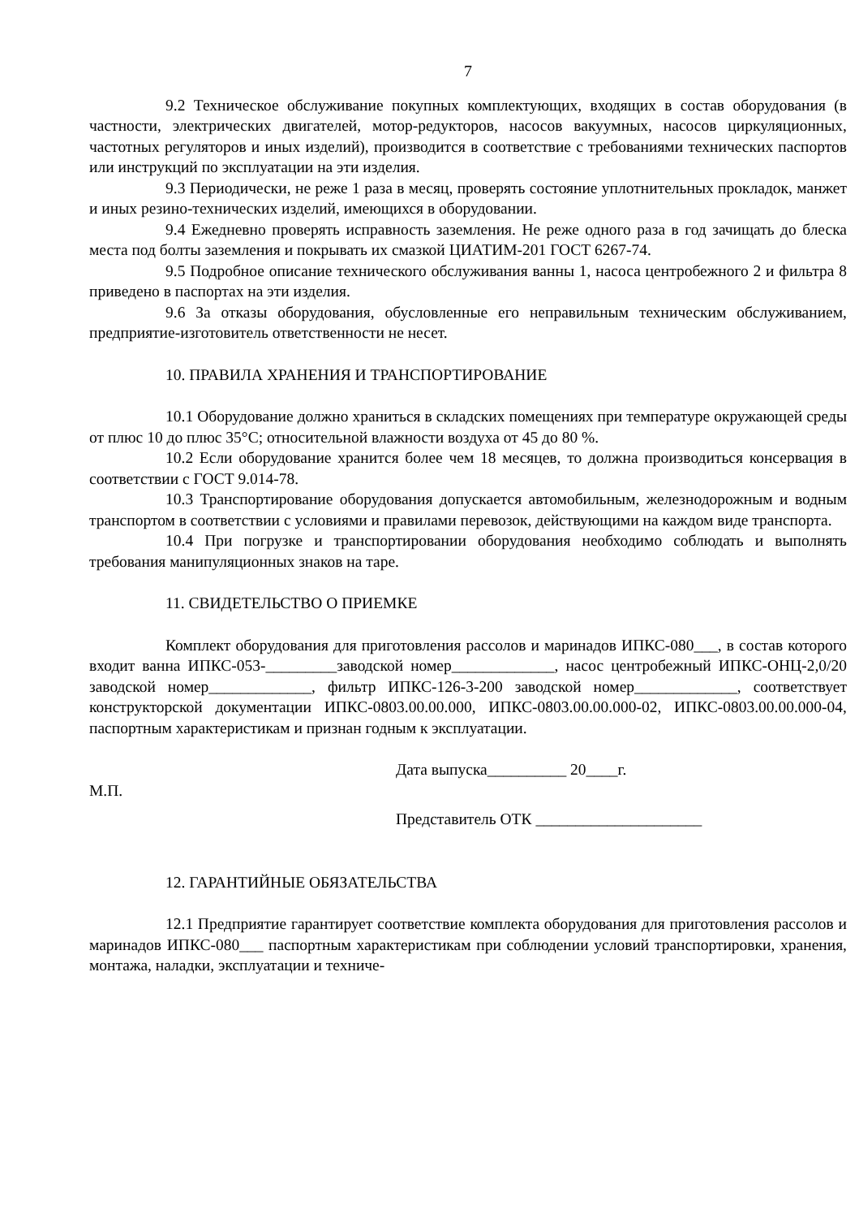7
9.2 Техническое обслуживание покупных комплектующих, входящих в состав оборудования (в частности, электрических двигателей, мотор-редукторов, насосов вакуумных, насосов циркуляционных, частотных регуляторов и иных изделий), производится в соответствие с требованиями технических паспортов или инструкций по эксплуатации на эти изделия.
9.3 Периодически, не реже 1 раза в месяц, проверять состояние уплотнительных прокладок, манжет и иных резино-технических изделий, имеющихся в оборудовании.
9.4 Ежедневно проверять исправность заземления. Не реже одного раза в год зачищать до блеска места под болты заземления и покрывать их смазкой ЦИАТИМ-201 ГОСТ 6267-74.
9.5 Подробное описание технического обслуживания ванны 1, насоса центробежного 2 и фильтра 8 приведено в паспортах на эти изделия.
9.6 За отказы оборудования, обусловленные его неправильным техническим обслуживанием, предприятие-изготовитель ответственности не несет.
10. ПРАВИЛА ХРАНЕНИЯ И ТРАНСПОРТИРОВАНИЕ
10.1 Оборудование должно храниться в складских помещениях при температуре окружающей среды от плюс 10 до плюс 35°С; относительной влажности воздуха от 45 до 80 %.
10.2 Если оборудование хранится более чем 18 месяцев, то должна производиться консервация в соответствии с ГОСТ 9.014-78.
10.3 Транспортирование оборудования допускается автомобильным, железнодорожным и водным транспортом в соответствии с условиями и правилами перевозок, действующими на каждом виде транспорта.
10.4 При погрузке и транспортировании оборудования необходимо соблюдать и выполнять требования манипуляционных знаков на таре.
11. СВИДЕТЕЛЬСТВО О ПРИЕМКЕ
Комплект оборудования для приготовления рассолов и маринадов ИПКС-080___, в состав которого входит ванна ИПКС-053-_________заводской номер_____________, насос центробежный ИПКС-ОНЦ-2,0/20 заводской номер_____________, фильтр ИПКС-126-3-200 заводской номер_____________, соответствует конструкторской документации ИПКС-0803.00.00.000, ИПКС-0803.00.00.000-02, ИПКС-0803.00.00.000-04, паспортным характеристикам и признан годным к эксплуатации.
Дата выпуска__________ 20____г.
М.П.
Представитель ОТК _____________________
12. ГАРАНТИЙНЫЕ ОБЯЗАТЕЛЬСТВА
12.1 Предприятие гарантирует соответствие комплекта оборудования для приготовления рассолов и маринадов ИПКС-080___ паспортным характеристикам при соблюдении условий транспортировки, хранения, монтажа, наладки, эксплуатации и техниче-